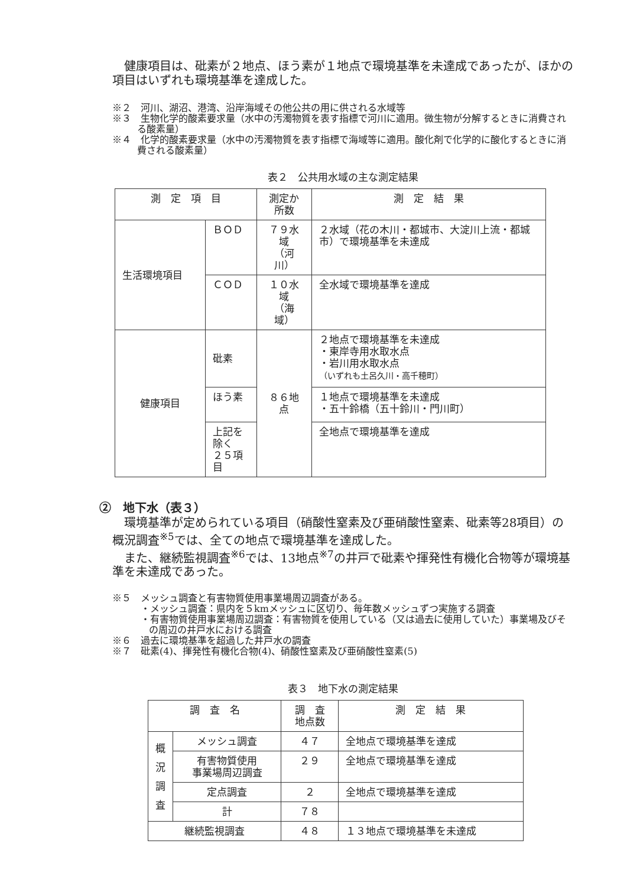健康項目は、砒素が２地点、ほう素が１地点で環境基準を未達成であったが、ほかの項目はいずれも環境基準を達成した。
※２　河川、湖沼、港湾、沿岸海域その他公共の用に供される水域等
※３　生物化学的酸素要求量（水中の汚濁物質を表す指標で河川に適用。微生物が分解するときに消費される酸素量）
※４　化学的酸素要求量（水中の汚濁物質を表す指標で海域等に適用。酸化剤で化学的に酸化するときに消費される酸素量）
表２　公共用水域の主な測定結果
| 測 定 項 目 | | 測定か所数 | 測 定 結 果 |
| --- | --- | --- | --- |
| 生活環境項目 | ＢＯＤ | ７９水域 （河川） | ２水域（花の木川・都城市、大淀川上流・都城市）で環境基準を未達成 |
| | ＣＯＤ | １０水域 （海域） | 全水域で環境基準を達成 |
| 健康項目 | 砒素 | ８６地点 | ２地点で環境基準を未達成 ・東岸寺用水取水点 ・岩川用水取水点 （いずれも土呂久川・高千穂町） |
| | ほう素 | | １地点で環境基準を未達成 ・五十鈴橋（五十鈴川・門川町） |
| | 上記を除く ２５項目 | | 全地点で環境基準を達成 |
②　地下水（表３）
環境基準が定められている項目（硝酸性窒素及び亜硝酸性窒素、砒素等28項目）の概況調査<sup>※5</sup>では、全ての地点で環境基準を達成した。
また、継続監視調査<sup>※6</sup>では、13地点<sup>※7</sup>の井戸で砒素や揮発性有機化合物等が環境基準を未達成であった。
※５　メッシュ調査と有害物質使用事業場周辺調査がある。
・メッシュ調査：県内を５kmメッシュに区切り、毎年数メッシュずつ実施する調査
・有害物質使用事業場周辺調査：有害物質を使用している（又は過去に使用していた）事業場及びその周辺の井戸水における調査
※６　過去に環境基準を超過した井戸水の調査
※７　砒素(4)、揮発性有機化合物(4)、硝酸性窒素及び亜硝酸性窒素(5)
表３　地下水の測定結果
| 調 査 名 | | 調 査 地点数 | 測 定 結 果 |
| --- | --- | --- | --- |
| 概 況 調 査 | メッシュ調査 | ４７ | 全地点で環境基準を達成 |
| | 有害物質使用 事業場周辺調査 | ２９ | 全地点で環境基準を達成 |
| | 定点調査 | ２ | 全地点で環境基準を達成 |
| | 計 | ７８ | |
| 継続監視調査 | | ４８ | １３地点で環境基準を未達成 |